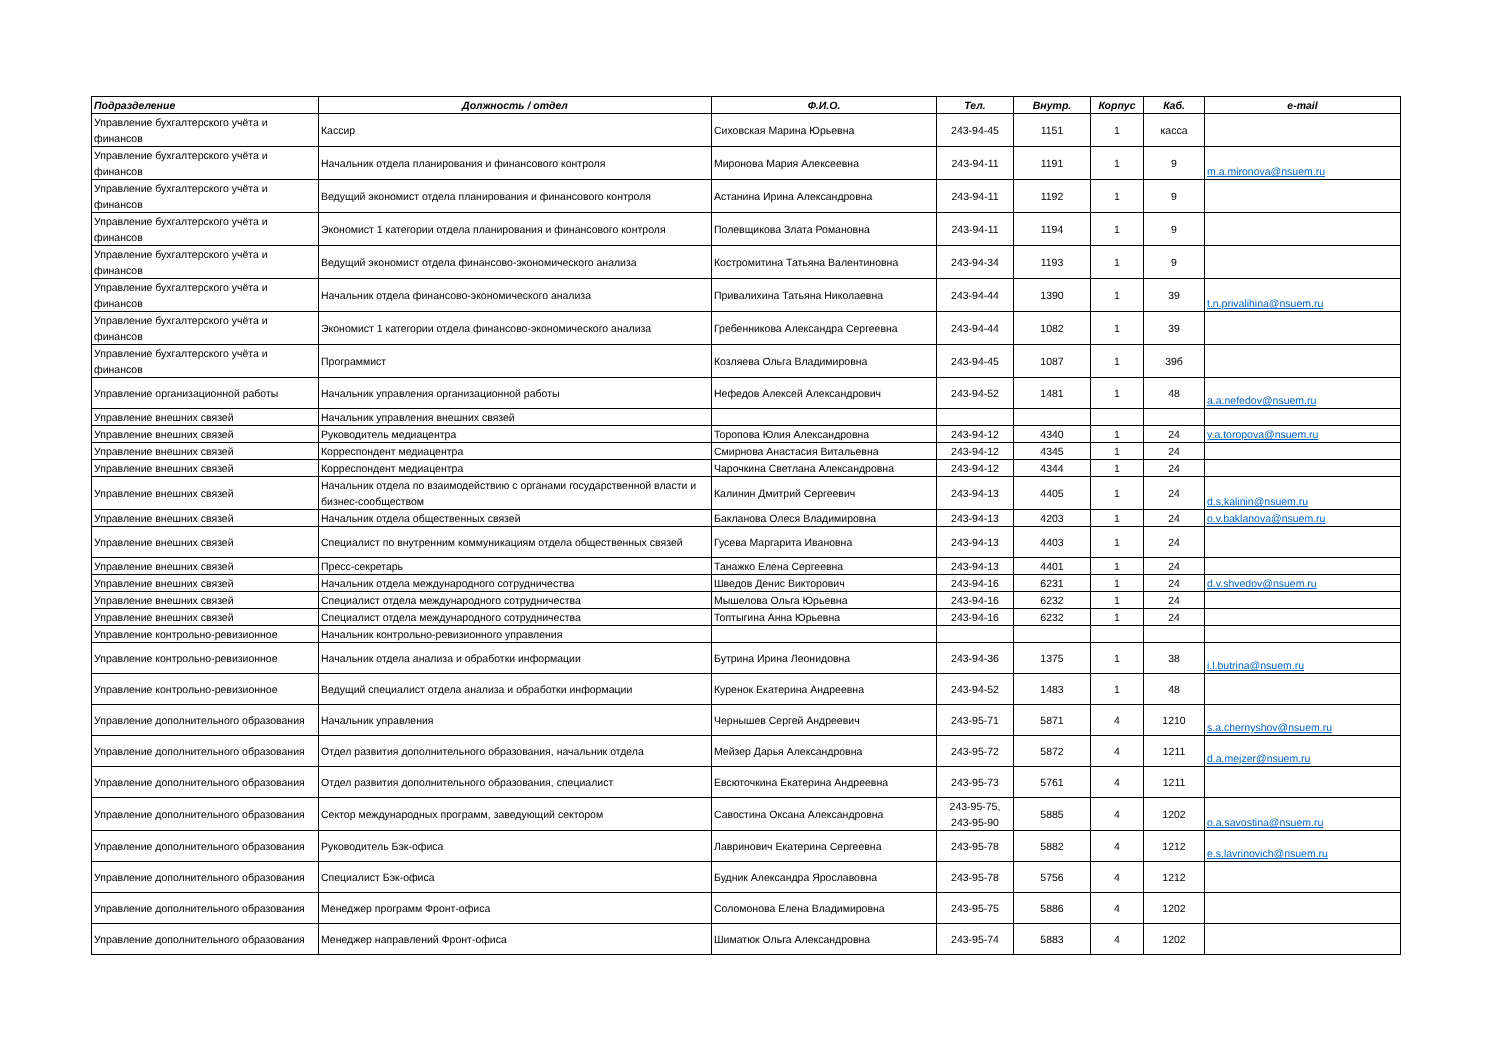| Подразделение | Должность / отдел | Ф.И.О. | Тел. | Внутр. | Корпус | Каб. | e-mail |
| --- | --- | --- | --- | --- | --- | --- | --- |
| Управление бухгалтерского учёта и финансов | Кассир | Сиховская Марина Юрьевна | 243-94-45 | 1151 | 1 | касса | |
| Управление бухгалтерского учёта и финансов | Начальник отдела планирования и финансового контроля | Миронова Мария Алексеевна | 243-94-11 | 1191 | 1 | 9 | m.a.mironova@nsuem.ru |
| Управление бухгалтерского учёта и финансов | Ведущий экономист отдела планирования и финансового контроля | Астанина Ирина Александровна | 243-94-11 | 1192 | 1 | 9 | |
| Управление бухгалтерского учёта и финансов | Экономист 1 категории отдела планирования и финансового контроля | Полевщикова Злата Романовна | 243-94-11 | 1194 | 1 | 9 | |
| Управление бухгалтерского учёта и финансов | Ведущий экономист отдела финансово-экономического анализа | Костромитина Татьяна Валентиновна | 243-94-34 | 1193 | 1 | 9 | |
| Управление бухгалтерского учёта и финансов | Начальник отдела финансово-экономического анализа | Привалихина Татьяна Николаевна | 243-94-44 | 1390 | 1 | 39 | t.n.privalihina@nsuem.ru |
| Управление бухгалтерского учёта и финансов | Экономист 1 категории отдела финансово-экономического анализа | Гребенникова Александра Сергеевна | 243-94-44 | 1082 | 1 | 39 | |
| Управление бухгалтерского учёта и финансов | Программист | Козляева Ольга Владимировна | 243-94-45 | 1087 | 1 | 39б | |
| Управление организационной работы | Начальник управления организационной работы | Нефедов Алексей Александрович | 243-94-52 | 1481 | 1 | 48 | a.a.nefedov@nsuem.ru |
| Управление внешних связей | Начальник управления внешних связей | | | | | | |
| Управление внешних связей | Руководитель медиацентра | Торопова Юлия Александровна | 243-94-12 | 4340 | 1 | 24 | y.a.toropova@nsuem.ru |
| Управление внешних связей | Корреспондент медиацентра | Смирнова Анастасия Витальевна | 243-94-12 | 4345 | 1 | 24 | |
| Управление внешних связей | Корреспондент медиацентра | Чарочкина Светлана Александровна | 243-94-12 | 4344 | 1 | 24 | |
| Управление внешних связей | Начальник отдела по взаимодействию с органами государственной власти и бизнес-сообществом | Калинин Дмитрий Сергеевич | 243-94-13 | 4405 | 1 | 24 | d.s.kalinin@nsuem.ru |
| Управление внешних связей | Начальник отдела общественных связей | Бакланова Олеся Владимировна | 243-94-13 | 4203 | 1 | 24 | o.v.baklanova@nsuem.ru |
| Управление внешних связей | Специалист по внутренним коммуникациям отдела общественных связей | Гусева Маргарита Ивановна | 243-94-13 | 4403 | 1 | 24 | |
| Управление внешних связей | Пресс-секретарь | Танажко Елена Сергеевна | 243-94-13 | 4401 | 1 | 24 | |
| Управление внешних связей | Начальник отдела международного сотрудничества | Шведов Денис Викторович | 243-94-16 | 6231 | 1 | 24 | d.v.shvedov@nsuem.ru |
| Управление внешних связей | Специалист отдела международного сотрудничества | Мышелова Ольга Юрьевна | 243-94-16 | 6232 | 1 | 24 | |
| Управление внешних связей | Специалист отдела международного сотрудничества | Топтыгина Анна Юрьевна | 243-94-16 | 6232 | 1 | 24 | |
| Управление контрольно-ревизионное | Начальник контрольно-ревизионного управления | | | | | | |
| Управление контрольно-ревизионное | Начальник отдела анализа и обработки информации | Бутрина Ирина Леонидовна | 243-94-36 | 1375 | 1 | 38 | i.l.butrina@nsuem.ru |
| Управление контрольно-ревизионное | Ведущий специалист отдела анализа и обработки информации | Куренок Екатерина Андреевна | 243-94-52 | 1483 | 1 | 48 | |
| Управление дополнительного образования | Начальник управления | Чернышев Сергей Андреевич | 243-95-71 | 5871 | 4 | 1210 | s.a.chernyshov@nsuem.ru |
| Управление дополнительного образования | Отдел развития дополнительного образования, начальник отдела | Мейзер Дарья Александровна | 243-95-72 | 5872 | 4 | 1211 | d.a.mejzer@nsuem.ru |
| Управление дополнительного образования | Отдел развития дополнительного образования, специалист | Евсюточкина Екатерина Андреевна | 243-95-73 | 5761 | 4 | 1211 | |
| Управление дополнительного образования | Сектор международных программ, заведующий сектором | Савостина Оксана Александровна | 243-95-75, 243-95-90 | 5885 | 4 | 1202 | o.a.savostina@nsuem.ru |
| Управление дополнительного образования | Руководитель Бэк-офиса | Лавринович Екатерина Сергеевна | 243-95-78 | 5882 | 4 | 1212 | e.s.lavrinovich@nsuem.ru |
| Управление дополнительного образования | Специалист Бэк-офиса | Будник Александра Ярославовна | 243-95-78 | 5756 | 4 | 1212 | |
| Управление дополнительного образования | Менеджер программ Фронт-офиса | Соломонова Елена Владимировна | 243-95-75 | 5886 | 4 | 1202 | |
| Управление дополнительного образования | Менеджер направлений Фронт-офиса | Шиматюк Ольга Александровна | 243-95-74 | 5883 | 4 | 1202 | |